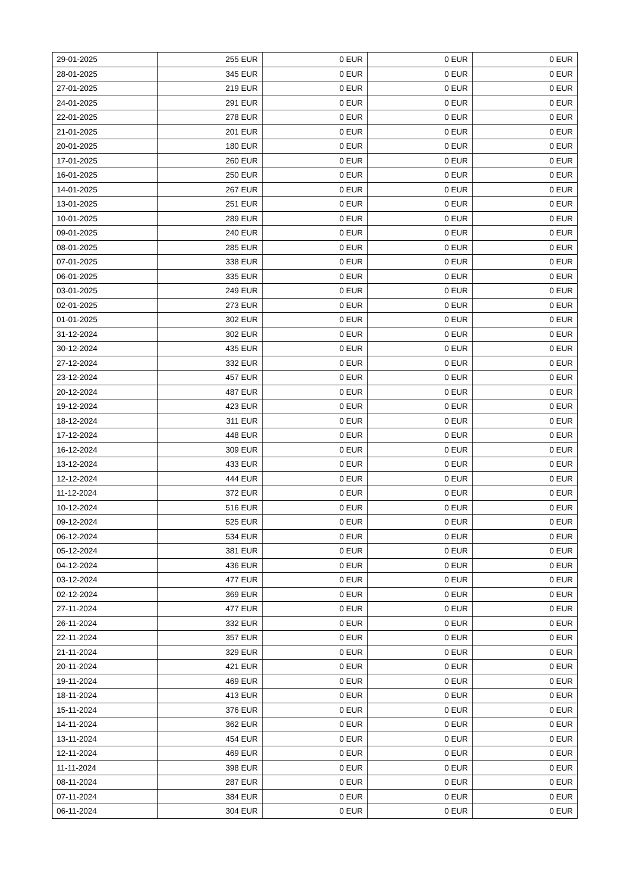| 29-01-2025 | 255 EUR | 0 EUR | 0 EUR | 0 EUR |
| 28-01-2025 | 345 EUR | 0 EUR | 0 EUR | 0 EUR |
| 27-01-2025 | 219 EUR | 0 EUR | 0 EUR | 0 EUR |
| 24-01-2025 | 291 EUR | 0 EUR | 0 EUR | 0 EUR |
| 22-01-2025 | 278 EUR | 0 EUR | 0 EUR | 0 EUR |
| 21-01-2025 | 201 EUR | 0 EUR | 0 EUR | 0 EUR |
| 20-01-2025 | 180 EUR | 0 EUR | 0 EUR | 0 EUR |
| 17-01-2025 | 260 EUR | 0 EUR | 0 EUR | 0 EUR |
| 16-01-2025 | 250 EUR | 0 EUR | 0 EUR | 0 EUR |
| 14-01-2025 | 267 EUR | 0 EUR | 0 EUR | 0 EUR |
| 13-01-2025 | 251 EUR | 0 EUR | 0 EUR | 0 EUR |
| 10-01-2025 | 289 EUR | 0 EUR | 0 EUR | 0 EUR |
| 09-01-2025 | 240 EUR | 0 EUR | 0 EUR | 0 EUR |
| 08-01-2025 | 285 EUR | 0 EUR | 0 EUR | 0 EUR |
| 07-01-2025 | 338 EUR | 0 EUR | 0 EUR | 0 EUR |
| 06-01-2025 | 335 EUR | 0 EUR | 0 EUR | 0 EUR |
| 03-01-2025 | 249 EUR | 0 EUR | 0 EUR | 0 EUR |
| 02-01-2025 | 273 EUR | 0 EUR | 0 EUR | 0 EUR |
| 01-01-2025 | 302 EUR | 0 EUR | 0 EUR | 0 EUR |
| 31-12-2024 | 302 EUR | 0 EUR | 0 EUR | 0 EUR |
| 30-12-2024 | 435 EUR | 0 EUR | 0 EUR | 0 EUR |
| 27-12-2024 | 332 EUR | 0 EUR | 0 EUR | 0 EUR |
| 23-12-2024 | 457 EUR | 0 EUR | 0 EUR | 0 EUR |
| 20-12-2024 | 487 EUR | 0 EUR | 0 EUR | 0 EUR |
| 19-12-2024 | 423 EUR | 0 EUR | 0 EUR | 0 EUR |
| 18-12-2024 | 311 EUR | 0 EUR | 0 EUR | 0 EUR |
| 17-12-2024 | 448 EUR | 0 EUR | 0 EUR | 0 EUR |
| 16-12-2024 | 309 EUR | 0 EUR | 0 EUR | 0 EUR |
| 13-12-2024 | 433 EUR | 0 EUR | 0 EUR | 0 EUR |
| 12-12-2024 | 444 EUR | 0 EUR | 0 EUR | 0 EUR |
| 11-12-2024 | 372 EUR | 0 EUR | 0 EUR | 0 EUR |
| 10-12-2024 | 516 EUR | 0 EUR | 0 EUR | 0 EUR |
| 09-12-2024 | 525 EUR | 0 EUR | 0 EUR | 0 EUR |
| 06-12-2024 | 534 EUR | 0 EUR | 0 EUR | 0 EUR |
| 05-12-2024 | 381 EUR | 0 EUR | 0 EUR | 0 EUR |
| 04-12-2024 | 436 EUR | 0 EUR | 0 EUR | 0 EUR |
| 03-12-2024 | 477 EUR | 0 EUR | 0 EUR | 0 EUR |
| 02-12-2024 | 369 EUR | 0 EUR | 0 EUR | 0 EUR |
| 27-11-2024 | 477 EUR | 0 EUR | 0 EUR | 0 EUR |
| 26-11-2024 | 332 EUR | 0 EUR | 0 EUR | 0 EUR |
| 22-11-2024 | 357 EUR | 0 EUR | 0 EUR | 0 EUR |
| 21-11-2024 | 329 EUR | 0 EUR | 0 EUR | 0 EUR |
| 20-11-2024 | 421 EUR | 0 EUR | 0 EUR | 0 EUR |
| 19-11-2024 | 469 EUR | 0 EUR | 0 EUR | 0 EUR |
| 18-11-2024 | 413 EUR | 0 EUR | 0 EUR | 0 EUR |
| 15-11-2024 | 376 EUR | 0 EUR | 0 EUR | 0 EUR |
| 14-11-2024 | 362 EUR | 0 EUR | 0 EUR | 0 EUR |
| 13-11-2024 | 454 EUR | 0 EUR | 0 EUR | 0 EUR |
| 12-11-2024 | 469 EUR | 0 EUR | 0 EUR | 0 EUR |
| 11-11-2024 | 398 EUR | 0 EUR | 0 EUR | 0 EUR |
| 08-11-2024 | 287 EUR | 0 EUR | 0 EUR | 0 EUR |
| 07-11-2024 | 384 EUR | 0 EUR | 0 EUR | 0 EUR |
| 06-11-2024 | 304 EUR | 0 EUR | 0 EUR | 0 EUR |